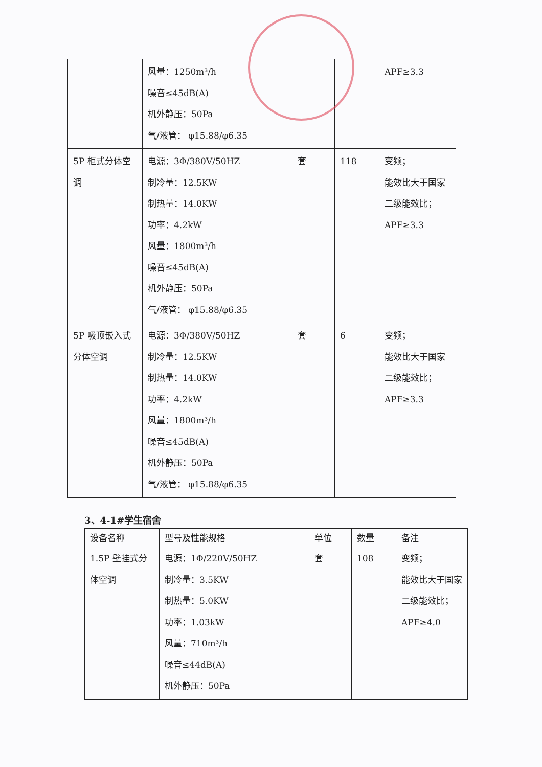| | 风量：1250m³/h 噪音≤45dB(A) 机外静压：50Pa 气/液管： φ15.88/φ6.35 | | | APF≥3.3 |
| 5P 柜式分体空调 | 电源：3Φ/380V/50HZ 制冷量：12.5KW 制热量：14.0KW 功率：4.2kW 风量：1800m³/h 噪音≤45dB(A) 机外静压：50Pa 气/液管： φ15.88/φ6.35 | 套 | 118 | 变频； 能效比大于国家二级能效比； APF≥3.3 |
| 5P 吸顶嵌入式分体空调 | 电源：3Φ/380V/50HZ 制冷量：12.5KW 制热量：14.0KW 功率：4.2kW 风量：1800m³/h 噪音≤45dB(A) 机外静压：50Pa 气/液管： φ15.88/φ6.35 | 套 | 6 | 变频； 能效比大于国家二级能效比； APF≥3.3 |
3、4-1#学生宿舍
| 设备名称 | 型号及性能规格 | 单位 | 数量 | 备注 |
| --- | --- | --- | --- | --- |
| 1.5P 壁挂式分体空调 | 电源：1Φ/220V/50HZ 制冷量：3.5KW 制热量：5.0KW 功率：1.03kW 风量：710m³/h 噪音≤44dB(A) 机外静压：50Pa | 套 | 108 | 变频； 能效比大于国家二级能效比； APF≥4.0 |